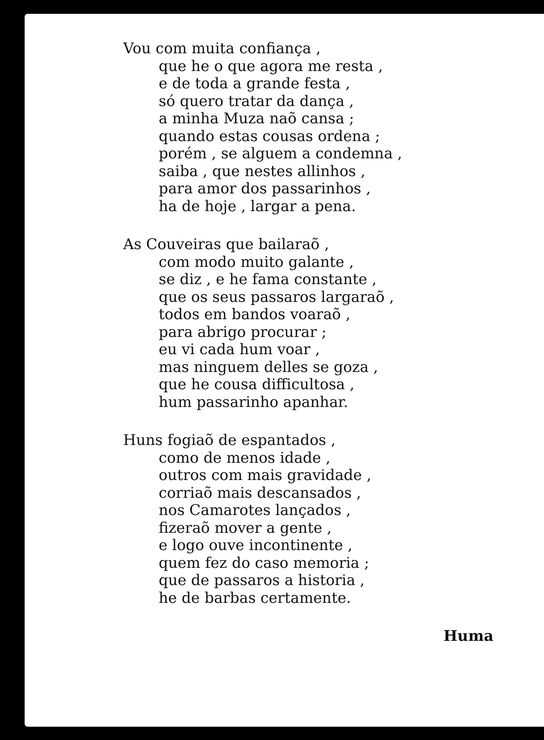Vou com muita confiança ,
que he o que agora me resta ,
e de toda a grande festa ,
só quero tratar da dança ,
a minha Muza naõ cansa ;
quando estas cousas ordena ;
porém , se alguem a condemna ,
saiba , que nestes allinhos ,
para amor dos passarinhos ,
ha de hoje , largar a pena.
As Couveiras que bailaraõ ,
com modo muito galante ,
se diz , e he fama constante ,
que os seus passaros largaraõ ,
todos em bandos voaraõ ,
para abrigo procurar ;
eu vi cada hum voar ,
mas ninguem delles se goza ,
que he cousa difficultosa ,
hum passarinho apanhar.
Huns fogiaõ de espantados ,
como de menos idade ,
outros com mais gravidade ,
corriaõ mais descansados ,
nos Camarotes lançados ,
fizeraõ mover a gente ,
e logo ouve incontinente ,
quem fez do caso memoria ;
que de passaros a historia ,
he de barbas certamente.
Huma